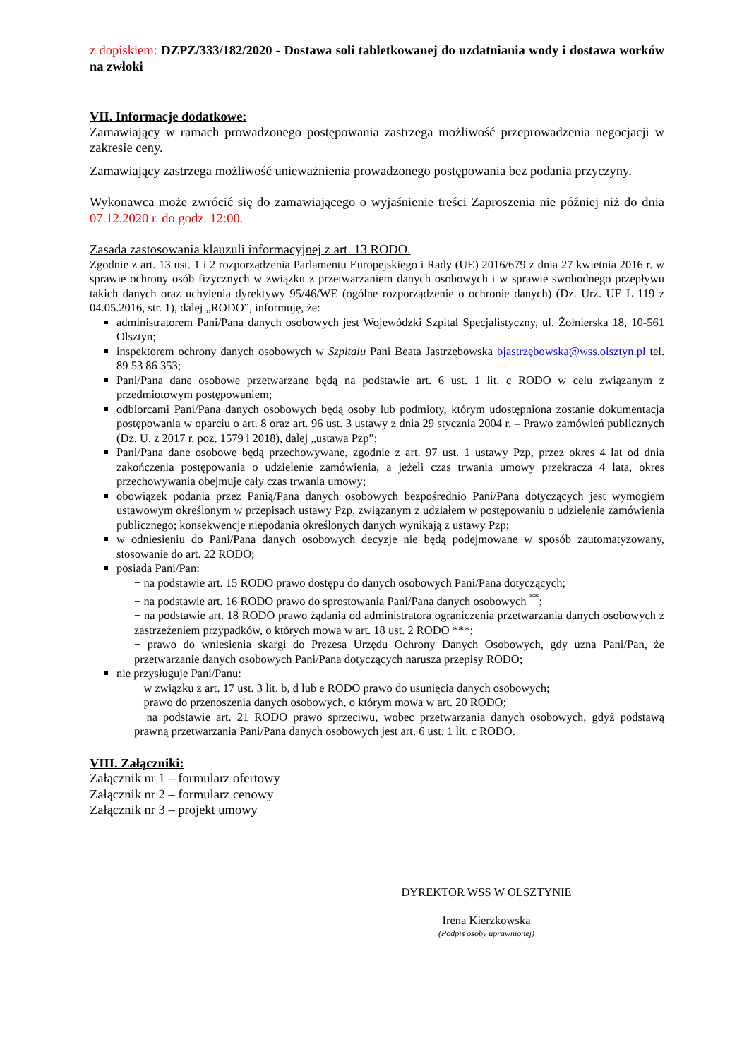z dopiskiem: DZPZ/333/182/2020 - Dostawa soli tabletkowanej do uzdatniania wody i dostawa worków na zwłoki
VII. Informacje dodatkowe:
Zamawiający w ramach prowadzonego postępowania zastrzega możliwość przeprowadzenia negocjacji w zakresie ceny.
Zamawiający zastrzega możliwość unieważnienia prowadzonego postępowania bez podania przyczyny.
Wykonawca może zwrócić się do zamawiającego o wyjaśnienie treści Zaproszenia nie później niż do dnia 07.12.2020 r. do godz. 12:00.
Zasada zastosowania klauzuli informacyjnej z art. 13 RODO.
Zgodnie z art. 13 ust. 1 i 2 rozporządzenia Parlamentu Europejskiego i Rady (UE) 2016/679 z dnia 27 kwietnia 2016 r. w sprawie ochrony osób fizycznych w związku z przetwarzaniem danych osobowych i w sprawie swobodnego przepływu takich danych oraz uchylenia dyrektywy 95/46/WE (ogólne rozporządzenie o ochronie danych) (Dz. Urz. UE L 119 z 04.05.2016, str. 1), dalej „RODO”, informuję, że:
administratorem Pani/Pana danych osobowych jest Wojewódzki Szpital Specjalistyczny, ul. Żołnierska 18, 10-561 Olsztyn;
inspektorem ochrony danych osobowych w Szpitalu Pani Beata Jastrzębowska bjastrzębowska@wss.olsztyn.pl tel. 89 53 86 353;
Pani/Pana dane osobowe przetwarzane będą na podstawie art. 6 ust. 1 lit. c RODO w celu związanym z przedmiotowym postępowaniem;
odbiorcami Pani/Pana danych osobowych będą osoby lub podmioty, którym udostępniona zostanie dokumentacja postępowania w oparciu o art. 8 oraz art. 96 ust. 3 ustawy z dnia 29 stycznia 2004 r. – Prawo zamówień publicznych (Dz. U. z 2017 r. poz. 1579 i 2018), dalej „ustawa Pzp”;
Pani/Pana dane osobowe będą przechowywane, zgodnie z art. 97 ust. 1 ustawy Pzp, przez okres 4 lat od dnia zakończenia postępowania o udzielenie zamówienia, a jeżeli czas trwania umowy przekracza 4 lata, okres przechowywania obejmuje cały czas trwania umowy;
obowiązek podania przez Panią/Pana danych osobowych bezpośrednio Pani/Pana dotyczących jest wymogiem ustawowym określonym w przepisach ustawy Pzp, związanym z udziałem w postępowaniu o udzielenie zamówienia publicznego; konsekwencje niepodania określonych danych wynikają z ustawy Pzp;
w odniesieniu do Pani/Pana danych osobowych decyzje nie będą podejmowane w sposób zautomatyzowany, stosowanie do art. 22 RODO;
posiada Pani/Pan:
− na podstawie art. 15 RODO prawo dostępu do danych osobowych Pani/Pana dotyczących;
− na podstawie art. 16 RODO prawo do sprostowania Pani/Pana danych osobowych <sup>**</sup>;
− na podstawie art. 18 RODO prawo żądania od administratora ograniczenia przetwarzania danych osobowych z zastrzeżeniem przypadków, o których mowa w art. 18 ust. 2 RODO ***;
− prawo do wniesienia skargi do Prezesa Urzędu Ochrony Danych Osobowych, gdy uzna Pani/Pan, że przetwarzanie danych osobowych Pani/Pana dotyczących narusza przepisy RODO;
nie przysługuje Pani/Panu:
− w związku z art. 17 ust. 3 lit. b, d lub e RODO prawo do usunięcia danych osobowych;
− prawo do przenoszenia danych osobowych, o którym mowa w art. 20 RODO;
− na podstawie art. 21 RODO prawo sprzeciwu, wobec przetwarzania danych osobowych, gdyż podstawą prawną przetwarzania Pani/Pana danych osobowych jest art. 6 ust. 1 lit. c RODO.
VIII. Załączniki:
Załącznik nr 1 – formularz ofertowy
Załącznik nr 2 – formularz cenowy
Załącznik nr 3 – projekt umowy
DYREKTOR WSS W OLSZTYNIE
Irena Kierzkowska
(Podpis osoby uprawnionej)